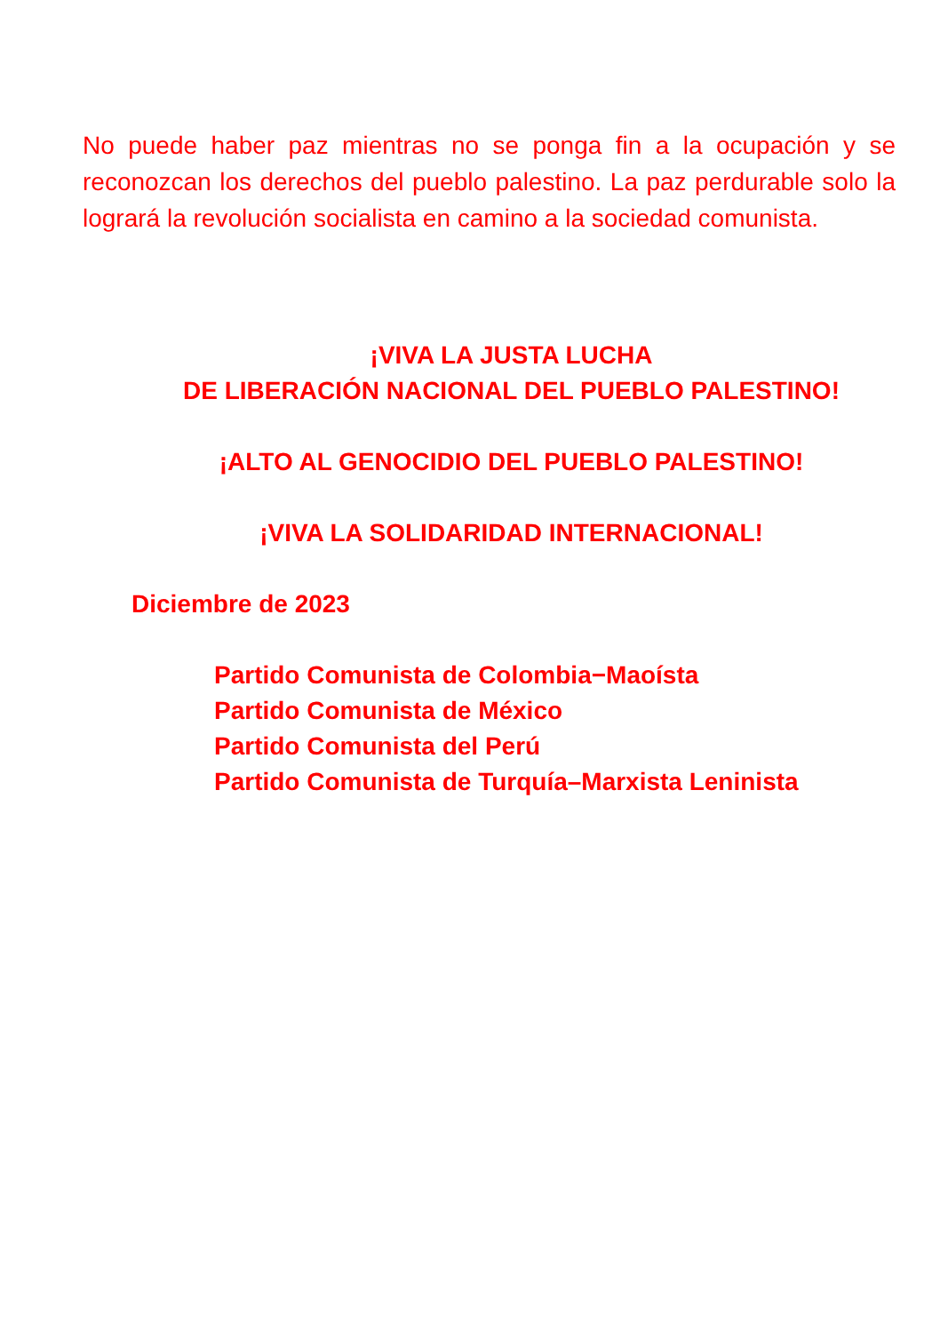No puede haber paz mientras no se ponga fin a la ocupación y se reconozcan los derechos del pueblo palestino. La paz perdurable solo la logrará la revolución socialista en camino a la sociedad comunista.
¡VIVA LA JUSTA LUCHA
DE LIBERACIÓN NACIONAL DEL PUEBLO PALESTINO!
¡ALTO AL GENOCIDIO DEL PUEBLO PALESTINO!
¡VIVA LA SOLIDARIDAD INTERNACIONAL!
Diciembre de 2023
Partido Comunista de Colombia−Maoísta
Partido Comunista de México
Partido Comunista del Perú
Partido Comunista de Turquía–Marxista Leninista